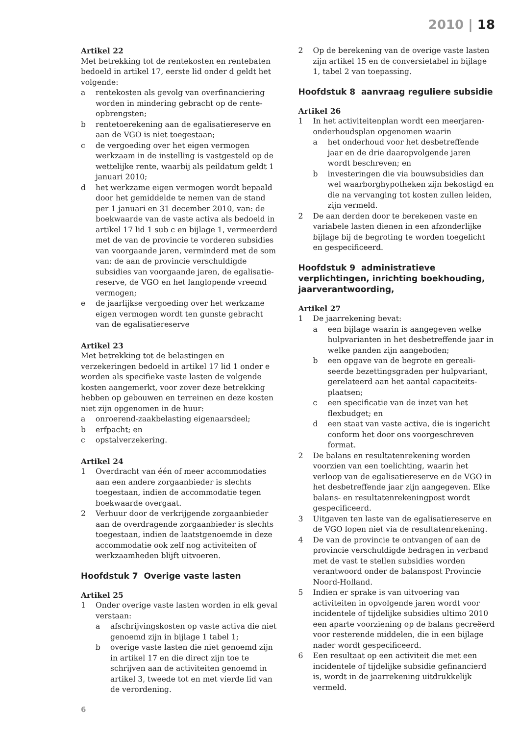2010 | 18
Artikel 22
Met betrekking tot de rentekosten en rentebaten bedoeld in artikel 17, eerste lid onder d geldt het volgende:
a rentekosten als gevolg van overfinanciering worden in mindering gebracht op de rente-opbrengsten;
b rentetoerekening aan de egalisatiereserve en aan de VGO is niet toegestaan;
c de vergoeding over het eigen vermogen werkzaam in de instelling is vastgesteld op de wettelijke rente, waarbij als peildatum geldt 1 januari 2010;
d het werkzame eigen vermogen wordt bepaald door het gemiddelde te nemen van de stand per 1 januari en 31 december 2010, van: de boekwaarde van de vaste activa als bedoeld in artikel 17 lid 1 sub c en bijlage 1, vermeerderd met de van de provincie te vorderen subsidies van voorgaande jaren, verminderd met de som van: de aan de provincie verschuldigde subsidies van voorgaande jaren, de egalisatie-reserve, de VGO en het langlopende vreemd vermogen;
e de jaarlijkse vergoeding over het werkzame eigen vermogen wordt ten gunste gebracht van de egalisatiereserve
Artikel 23
Met betrekking tot de belastingen en verzekeringen bedoeld in artikel 17 lid 1 onder e worden als specifieke vaste lasten de volgende kosten aangemerkt, voor zover deze betrekking hebben op gebouwen en terreinen en deze kosten niet zijn opgenomen in de huur:
a onroerend-zaakbelasting eigenaarsdeel;
b erfpacht; en
c opstalverzekering.
Artikel 24
1 Overdracht van één of meer accommodaties aan een andere zorgaanbieder is slechts toegestaan, indien de accommodatie tegen boekwaarde overgaat.
2 Verhuur door de verkrijgende zorgaanbieder aan de overdragende zorgaanbieder is slechts toegestaan, indien de laatstgenoemde in deze accommodatie ook zelf nog activiteiten of werkzaamheden blijft uitvoeren.
Hoofdstuk 7 Overige vaste lasten
Artikel 25
1 Onder overige vaste lasten worden in elk geval verstaan:
a afschrijvingskosten op vaste activa die niet genoemd zijn in bijlage 1 tabel 1;
b overige vaste lasten die niet genoemd zijn in artikel 17 en die direct zijn toe te schrijven aan de activiteiten genoemd in artikel 3, tweede tot en met vierde lid van de verordening.
2 Op de berekening van de overige vaste lasten zijn artikel 15 en de conversietabel in bijlage 1, tabel 2 van toepassing.
Hoofdstuk 8 aanvraag reguliere subsidie
Artikel 26
1 In het activiteitenplan wordt een meerjaren-onderhoudsplan opgenomen waarin
a het onderhoud voor het desbetreffende jaar en de drie daaropvolgende jaren wordt beschreven; en
b investeringen die via bouwsubsidies dan wel waarborghypotheken zijn bekostigd en die na vervanging tot kosten zullen leiden, zijn vermeld.
2 De aan derden door te berekenen vaste en variabele lasten dienen in een afzonderlijke bijlage bij de begroting te worden toegelicht en gespecificeerd.
Hoofdstuk 9 administratieve verplichtingen, inrichting boekhouding, jaarverantwoording,
Artikel 27
1 De jaarrekening bevat:
a een bijlage waarin is aangegeven welke hulpvarianten in het desbetreffende jaar in welke panden zijn aangeboden;
b een opgave van de begrote en gereali-seerde bezettingsgraden per hulpvariant, gerelateerd aan het aantal capaciteits-plaatsen;
c een specificatie van de inzet van het flexbudget; en
d een staat van vaste activa, die is ingericht conform het door ons voorgeschreven format.
2 De balans en resultatenrekening worden voorzien van een toelichting, waarin het verloop van de egalisatiereserve en de VGO in het desbetreffende jaar zijn aangegeven. Elke balans- en resultatenrekeningpost wordt gespecificeerd.
3 Uitgaven ten laste van de egalisatiereserve en de VGO lopen niet via de resultatenrekening.
4 De van de provincie te ontvangen of aan de provincie verschuldigde bedragen in verband met de vast te stellen subsidies worden verantwoord onder de balanspost Provincie Noord-Holland.
5 Indien er sprake is van uitvoering van activiteiten in opvolgende jaren wordt voor incidentele of tijdelijke subsidies ultimo 2010 een aparte voorziening op de balans gecreëerd voor resterende middelen, die in een bijlage nader wordt gespecificeerd.
6 Een resultaat op een activiteit die met een incidentele of tijdelijke subsidie gefinancierd is, wordt in de jaarrekening uitdrukkelijk vermeld.
6